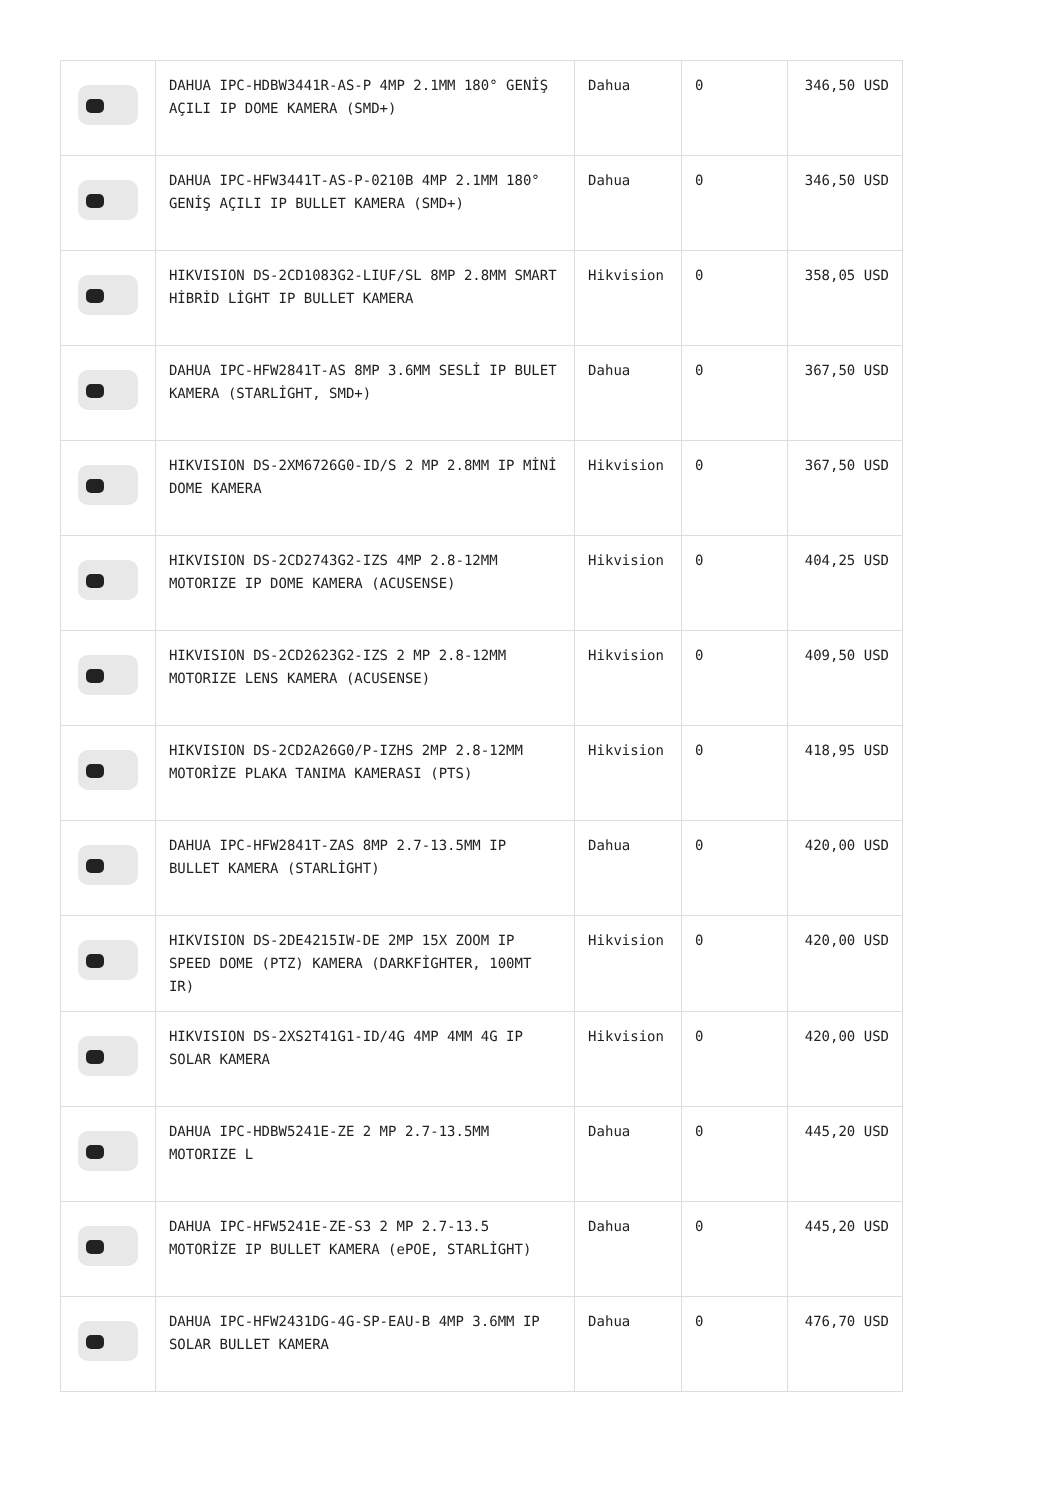| | DAHUA IPC-HDBW3441R-AS-P 4MP 2.1MM 180° GENİŞ AÇILI IP DOME KAMERA (SMD+) | Dahua | 0 | 346,50 USD |
| | DAHUA IPC-HFW3441T-AS-P-0210B 4MP 2.1MM 180° GENİŞ AÇILI IP BULLET KAMERA (SMD+) | Dahua | 0 | 346,50 USD |
| | HIKVISION DS-2CD1083G2-LIUF/SL 8MP 2.8MM SMART HİBRİD LİGHT IP BULLET KAMERA | Hikvision | 0 | 358,05 USD |
| | DAHUA IPC-HFW2841T-AS 8MP 3.6MM SESLİ IP BULET KAMERA (STARLİGHT, SMD+) | Dahua | 0 | 367,50 USD |
| | HIKVISION DS-2XM6726G0-ID/S 2 MP 2.8MM IP MİNİ DOME KAMERA | Hikvision | 0 | 367,50 USD |
| | HIKVISION DS-2CD2743G2-IZS 4MP 2.8-12MM MOTORIZE IP DOME KAMERA (ACUSENSE) | Hikvision | 0 | 404,25 USD |
| | HIKVISION DS-2CD2623G2-IZS 2 MP 2.8-12MM MOTORIZE LENS KAMERA (ACUSENSE) | Hikvision | 0 | 409,50 USD |
| | HIKVISION DS-2CD2A26G0/P-IZHS 2MP 2.8-12MM MOTORİZE PLAKA TANIMA KAMERASI (PTS) | Hikvision | 0 | 418,95 USD |
| | DAHUA IPC-HFW2841T-ZAS 8MP 2.7-13.5MM IP BULLET KAMERA (STARLİGHT) | Dahua | 0 | 420,00 USD |
| | HIKVISION DS-2DE4215IW-DE 2MP 15X ZOOM IP SPEED DOME (PTZ) KAMERA (DARKFİGHTER, 100MT IR) | Hikvision | 0 | 420,00 USD |
| | HIKVISION DS-2XS2T41G1-ID/4G 4MP 4MM 4G IP SOLAR KAMERA | Hikvision | 0 | 420,00 USD |
| | DAHUA IPC-HDBW5241E-ZE 2 MP 2.7-13.5MM MOTORIZE L | Dahua | 0 | 445,20 USD |
| | DAHUA IPC-HFW5241E-ZE-S3 2 MP 2.7-13.5 MOTORİZE IP BULLET KAMERA (ePOE, STARLİGHT) | Dahua | 0 | 445,20 USD |
| | DAHUA IPC-HFW2431DG-4G-SP-EAU-B 4MP 3.6MM IP SOLAR BULLET KAMERA | Dahua | 0 | 476,70 USD |